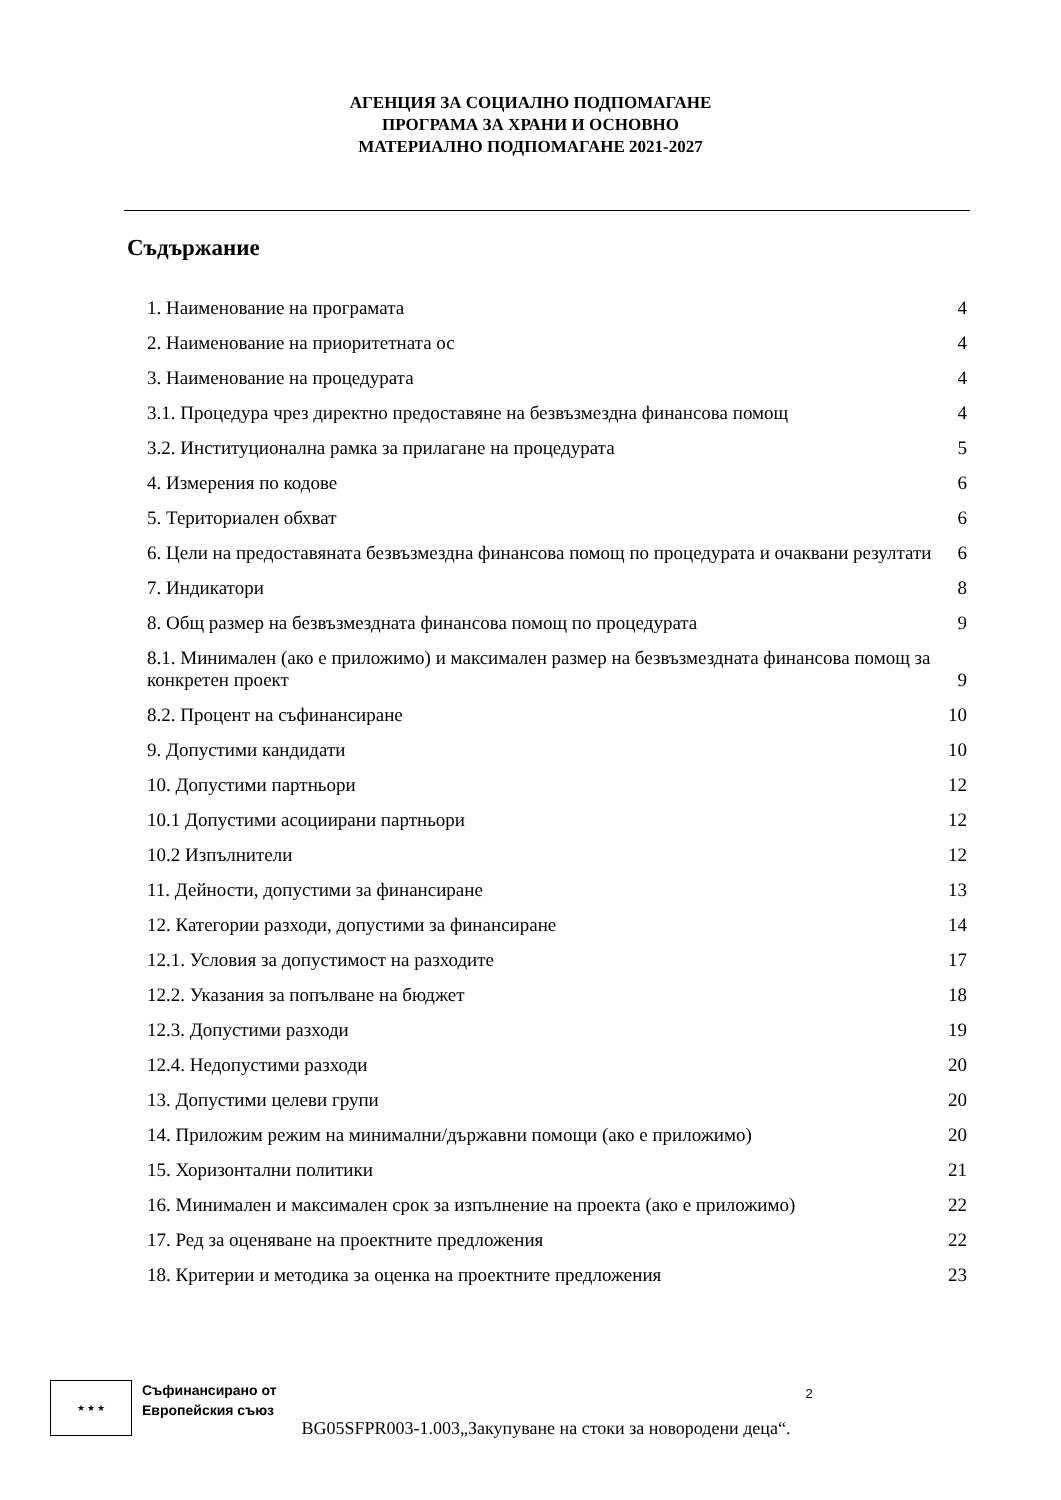АГЕНЦИЯ ЗА СОЦИАЛНО ПОДПОМАГАНЕ
ПРОГРАМА ЗА ХРАНИ И ОСНОВНО
МАТЕРИАЛНО ПОДПОМАГАНЕ 2021-2027
Съдържание
1. Наименование на програмата 4
2. Наименование на приоритетната ос 4
3. Наименование на процедурата 4
3.1. Процедура чрез директно предоставяне на безвъзмездна финансова помощ 4
3.2. Институционална рамка за прилагане на процедурата 5
4. Измерения по кодове 6
5. Териториален обхват 6
6. Цели на предоставяната безвъзмездна финансова помощ по процедурата и очаквани резултати 6
7. Индикатори 8
8. Общ размер на безвъзмездната финансова помощ по процедурата 9
8.1. Минимален (ако е приложимо) и максимален размер на безвъзмездната финансова помощ за конкретен проект 9
8.2. Процент на съфинансиране 10
9. Допустими кандидати 10
10. Допустими партньори 12
10.1 Допустими асоциирани партньори 12
10.2 Изпълнители 12
11. Дейности, допустими за финансиране 13
12. Категории разходи, допустими за финансиране 14
12.1. Условия за допустимост на разходите 17
12.2. Указания за попълване на бюджет 18
12.3. Допустими разходи 19
12.4. Недопустими разходи 20
13. Допустими целеви групи 20
14. Приложим режим на минимални/държавни помощи (ако е приложимо) 20
15. Хоризонтални политики 21
16. Минимален и максимален срок за изпълнение на проекта (ако е приложимо) 22
17. Ред за оценяване на проектните предложения 22
18. Критерии и методика за оценка на проектните предложения 23
★ ★ ★
Съфинансирано от
Европейския съюз
BG05SFPR003-1.003„Закупуване на стоки за новородени деца“.
2